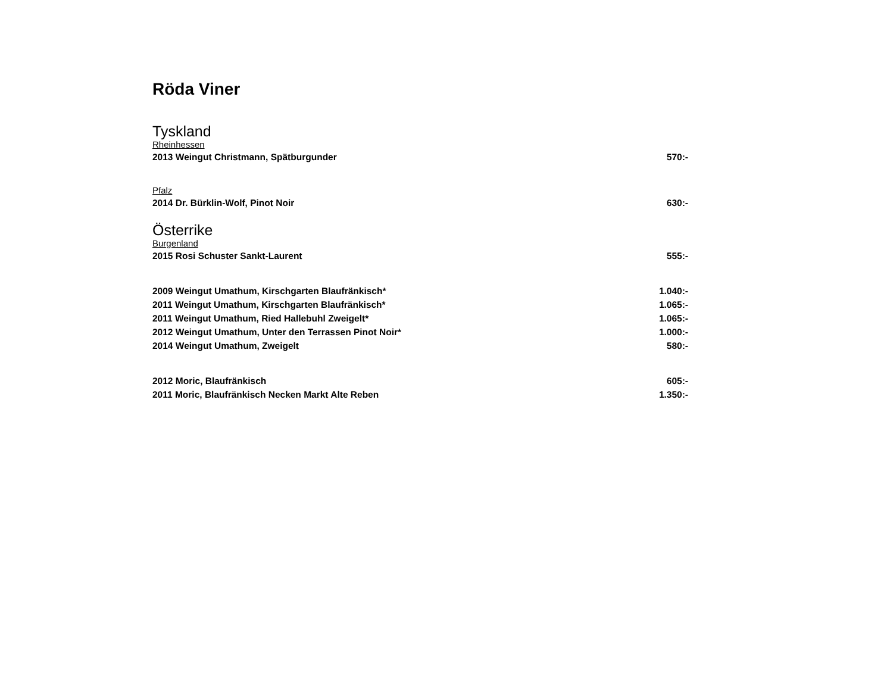Röda Viner
Tyskland
Rheinhessen
2013 Weingut Christmann, Spätburgunder 570:-
Pfalz
2014 Dr. Bürklin-Wolf, Pinot Noir 630:-
Österrike
Burgenland
2015 Rosi Schuster Sankt-Laurent 555:-
2009 Weingut Umathum, Kirschgarten Blaufränkisch* 1.040:-
2011 Weingut Umathum, Kirschgarten Blaufränkisch* 1.065:-
2011 Weingut Umathum, Ried Hallebuhl Zweigelt* 1.065:-
2012 Weingut Umathum, Unter den Terrassen Pinot Noir* 1.000:-
2014 Weingut Umathum, Zweigelt 580:-
2012 Moric, Blaufränkisch 605:-
2011 Moric, Blaufränkisch Necken Markt Alte Reben 1.350:-